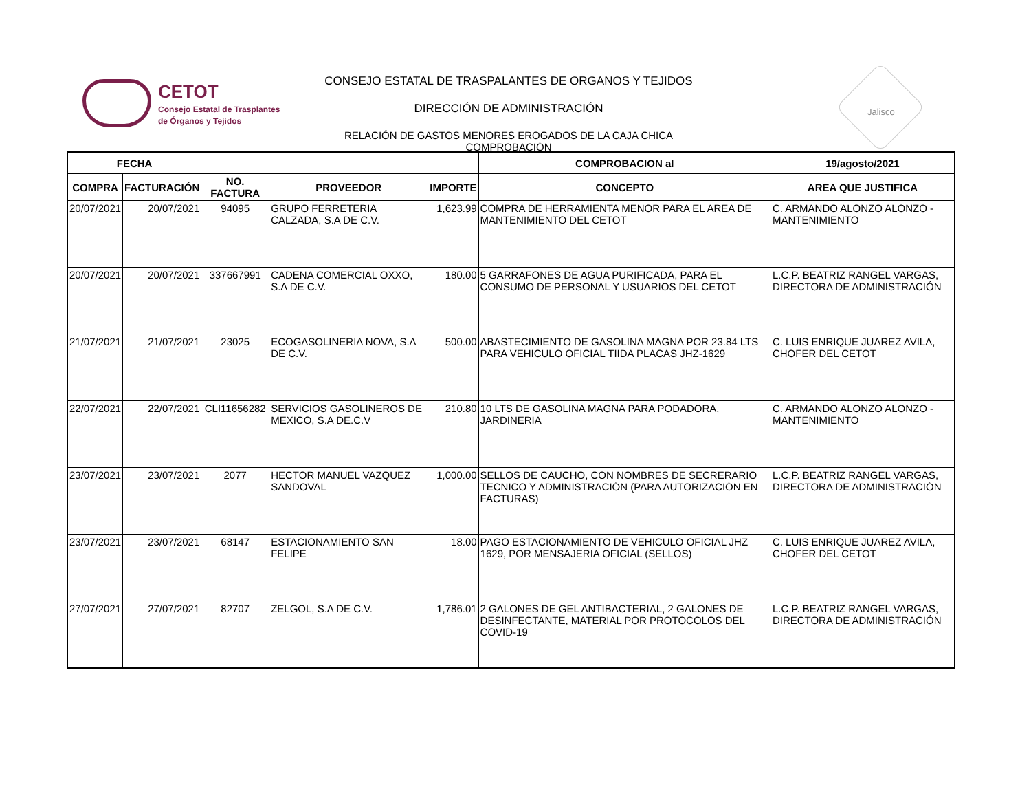CETOT
Consejo Estatal de Trasplantes
de Órganos y Tejidos
CONSEJO ESTATAL DE TRASPALANTES DE ORGANOS Y TEJIDOS
DIRECCIÓN DE ADMINISTRACIÓN
RELACIÓN DE GASTOS MENORES EROGADOS DE LA CAJA CHICA COMPROBACIÓN
Jalisco
| FECHA | | | | | COMPROBACION al | 19/agosto/2021 |
| --- | --- | --- | --- | --- | --- | --- |
| COMPRA | FACTURACIÓN | NO. FACTURA | PROVEEDOR | IMPORTE | CONCEPTO | AREA QUE JUSTIFICA |
| 20/07/2021 | 20/07/2021 | 94095 | GRUPO FERRETERIA CALZADA, S.A DE C.V. | 1,623.99 | COMPRA DE HERRAMIENTA MENOR PARA EL AREA DE MANTENIMIENTO DEL CETOT | C. ARMANDO ALONZO ALONZO -MANTENIMIENTO |
| 20/07/2021 | 20/07/2021 | 337667991 | CADENA COMERCIAL OXXO, S.A DE C.V. | 180.00 | 5 GARRAFONES DE AGUA PURIFICADA, PARA EL CONSUMO DE PERSONAL Y USUARIOS DEL CETOT | L.C.P. BEATRIZ RANGEL VARGAS, DIRECTORA DE ADMINISTRACIÓN |
| 21/07/2021 | 21/07/2021 | 23025 | ECOGASOLINERIA NOVA, S.A DE C.V. | 500.00 | ABASTECIMIENTO DE GASOLINA MAGNA POR 23.84 LTS PARA VEHICULO OFICIAL TIIDA PLACAS JHZ-1629 | C. LUIS ENRIQUE JUAREZ AVILA, CHOFER DEL CETOT |
| 22/07/2021 | 22/07/2021 | CLI11656282 | SERVICIOS GASOLINEROS DE MEXICO, S.A DE.C.V | 210.80 | 10 LTS DE GASOLINA MAGNA PARA PODADORA, JARDINERIA | C. ARMANDO ALONZO ALONZO -MANTENIMIENTO |
| 23/07/2021 | 23/07/2021 | 2077 | HECTOR MANUEL VAZQUEZ SANDOVAL | 1,000.00 | SELLOS DE CAUCHO, CON NOMBRES DE SECRERARIO TECNICO Y ADMINISTRACIÓN (PARA AUTORIZACIÓN EN FACTURAS) | L.C.P. BEATRIZ RANGEL VARGAS, DIRECTORA DE ADMINISTRACIÓN |
| 23/07/2021 | 23/07/2021 | 68147 | ESTACIONAMIENTO SAN FELIPE | 18.00 | PAGO ESTACIONAMIENTO DE VEHICULO OFICIAL JHZ 1629, POR MENSAJERIA OFICIAL (SELLOS) | C. LUIS ENRIQUE JUAREZ AVILA, CHOFER DEL CETOT |
| 27/07/2021 | 27/07/2021 | 82707 | ZELGOL, S.A DE C.V. | 1,786.01 | 2 GALONES DE GEL ANTIBACTERIAL, 2 GALONES DE DESINFECTANTE, MATERIAL POR PROTOCOLOS DEL COVID-19 | L.C.P. BEATRIZ RANGEL VARGAS, DIRECTORA DE ADMINISTRACIÓN |